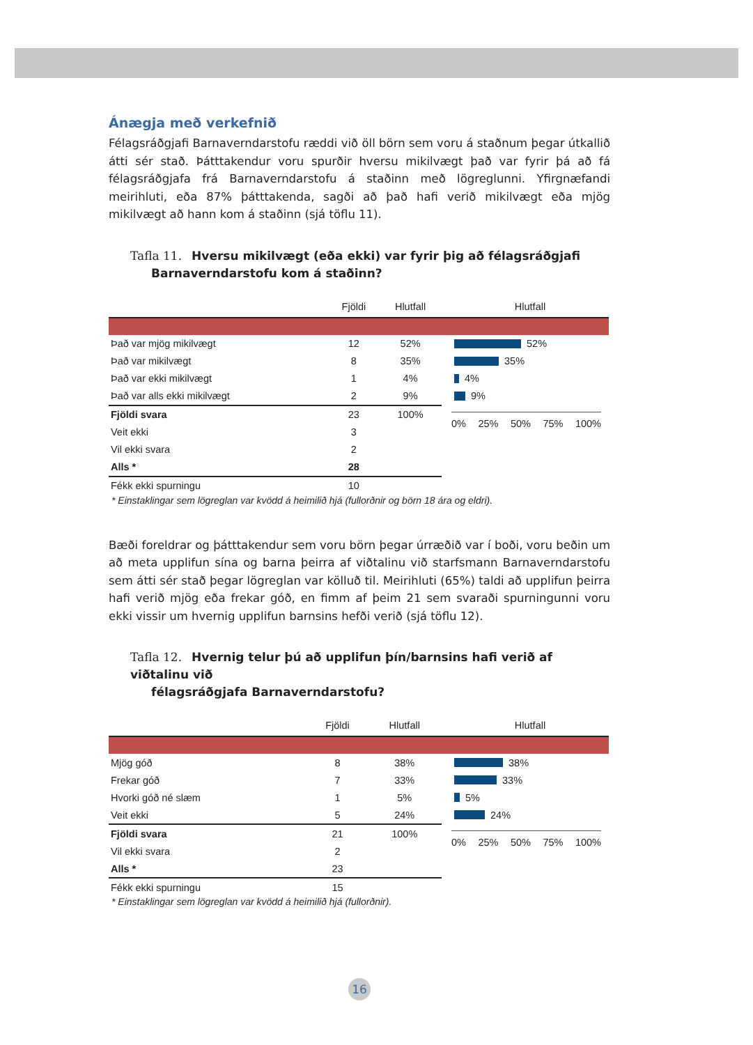Ánægja með verkefnið
Félagsráðgjafi Barnaverndarstofu ræddi við öll börn sem voru á staðnum þegar útkallið átti sér stað. Þátttakendur voru spurðir hversu mikilvægt það var fyrir þá að fá félagsráðgjafa frá Barnaverndarstofu á staðinn með lögreglunni. Yfirgnæfandi meirihluti, eða 87% þátttakenda, sagði að það hafi verið mikilvægt eða mjög mikilvægt að hann kom á staðinn (sjá töflu 11).
Tafla 11. Hversu mikilvægt (eða ekki) var fyrir þig að félagsráðgjafi
Barnaverndarstofu kom á staðinn?
| | Fjöldi | Hlutfall |
| --- | --- | --- |
| Það var mjög mikilvægt | 12 | 52% |
| Það var mikilvægt | 8 | 35% |
| Það var ekki mikilvægt | 1 | 4% |
| Það var alls ekki mikilvægt | 2 | 9% |
| Fjöldi svara | 23 | 100% |
| Veit ekki | 3 | |
| Vil ekki svara | 2 | |
| Alls * | 28 | |
| Fékk ekki spurningu | 10 | |
Hlutfall
52%
35%
4%
9%
0% 25% 50% 75% 100%
* Einstaklingar sem lögreglan var kvödd á heimilið hjá (fullorðnir og börn 18 ára og eldri).
Bæði foreldrar og þátttakendur sem voru börn þegar úrræðið var í boði, voru beðin um að meta upplifun sína og barna þeirra af viðtalinu við starfsmann Barnaverndarstofu sem átti sér stað þegar lögreglan var kölluð til. Meirihluti (65%) taldi að upplifun þeirra hafi verið mjög eða frekar góð, en fimm af þeim 21 sem svaraði spurningunni voru ekki vissir um hvernig upplifun barnsins hefði verið (sjá töflu 12).
Tafla 12. Hvernig telur þú að upplifun þín/barnsins hafi verið af viðtalinu við
félagsráðgjafa Barnaverndarstofu?
| | Fjöldi | Hlutfall |
| --- | --- | --- |
| Mjög góð | 8 | 38% |
| Frekar góð | 7 | 33% |
| Hvorki góð né slæm | 1 | 5% |
| Veit ekki | 5 | 24% |
| Fjöldi svara | 21 | 100% |
| Vil ekki svara | 2 | |
| Alls * | 23 | |
| Fékk ekki spurningu | 15 | |
Hlutfall
38%
33%
5%
24%
0% 25% 50% 75% 100%
* Einstaklingar sem lögreglan var kvödd á heimilið hjá (fullorðnir).
16